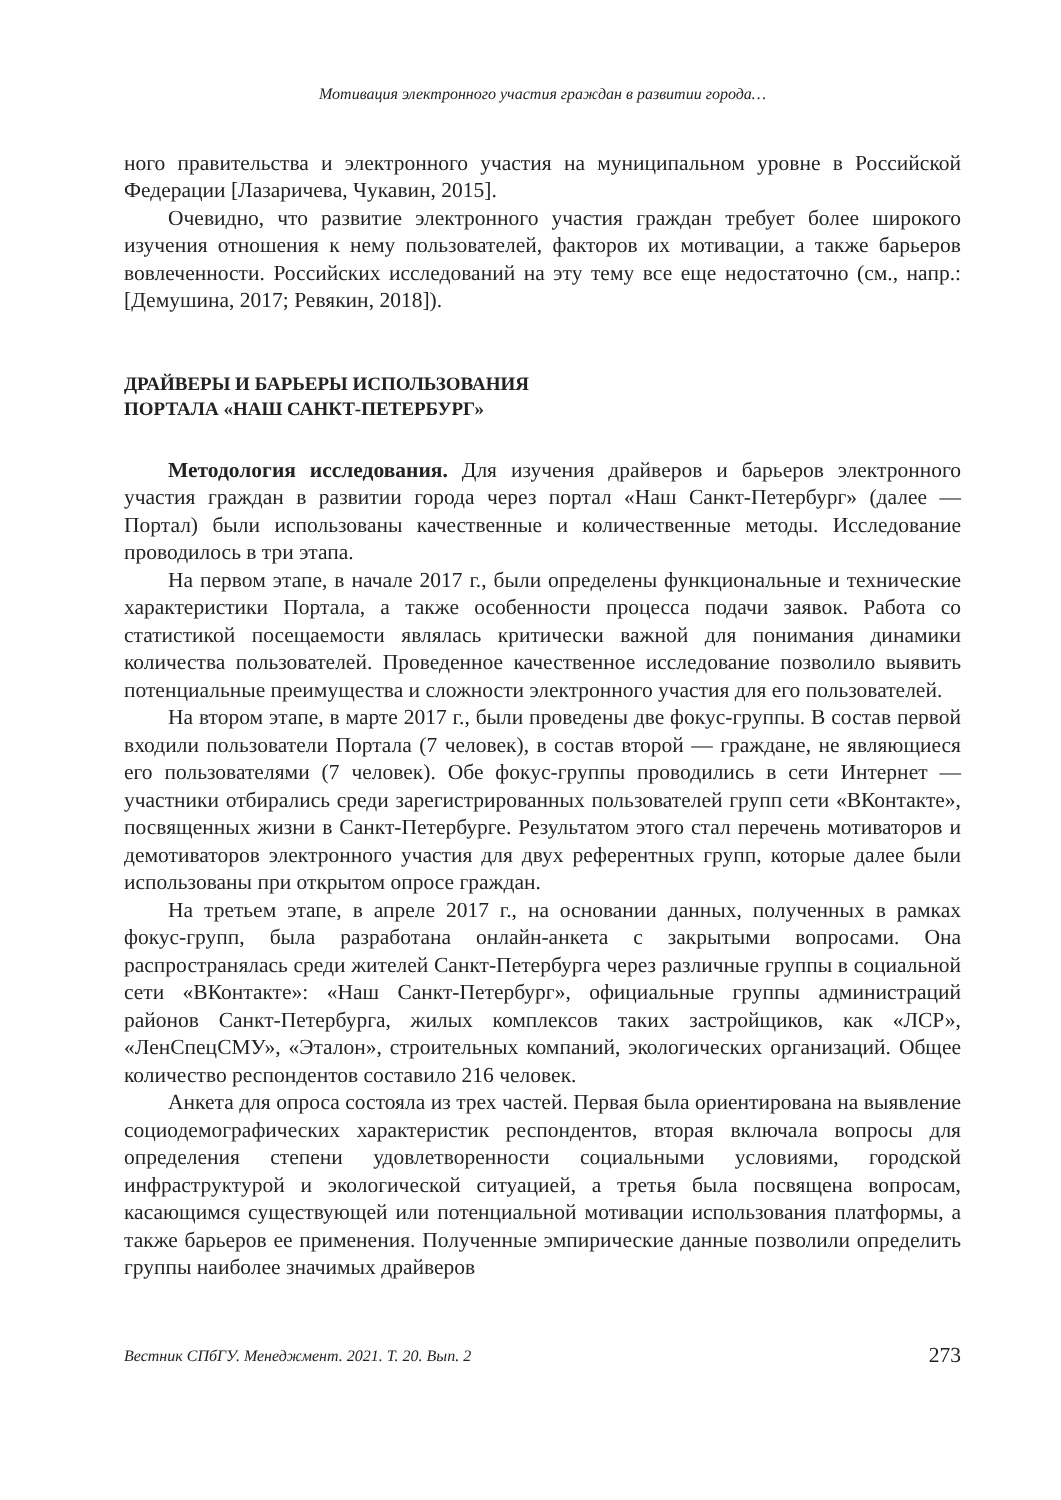Мотивация электронного участия граждан в развитии города…
ного правительства и электронного участия на муниципальном уровне в Российской Федерации [Лазаричева, Чукавин, 2015].
Очевидно, что развитие электронного участия граждан требует более широкого изучения отношения к нему пользователей, факторов их мотивации, а также барьеров вовлеченности. Российских исследований на эту тему все еще недостаточно (см., напр.: [Демушина, 2017; Ревякин, 2018]).
ДРАЙВЕРЫ И БАРЬЕРЫ ИСПОЛЬЗОВАНИЯ
ПОРТАЛА «НАШ САНКТ-ПЕТЕРБУРГ»
Методология исследования. Для изучения драйверов и барьеров электронного участия граждан в развитии города через портал «Наш Санкт-Петербург» (далее — Портал) были использованы качественные и количественные методы. Исследование проводилось в три этапа.
На первом этапе, в начале 2017 г., были определены функциональные и технические характеристики Портала, а также особенности процесса подачи заявок. Работа со статистикой посещаемости являлась критически важной для понимания динамики количества пользователей. Проведенное качественное исследование позволило выявить потенциальные преимущества и сложности электронного участия для его пользователей.
На втором этапе, в марте 2017 г., были проведены две фокус-группы. В состав первой входили пользователи Портала (7 человек), в состав второй — граждане, не являющиеся его пользователями (7 человек). Обе фокус-группы проводились в сети Интернет — участники отбирались среди зарегистрированных пользователей групп сети «ВКонтакте», посвященных жизни в Санкт-Петербурге. Результатом этого стал перечень мотиваторов и демотиваторов электронного участия для двух референтных групп, которые далее были использованы при открытом опросе граждан.
На третьем этапе, в апреле 2017 г., на основании данных, полученных в рамках фокус-групп, была разработана онлайн-анкета с закрытыми вопросами. Она распространялась среди жителей Санкт-Петербурга через различные группы в социальной сети «ВКонтакте»: «Наш Санкт-Петербург», официальные группы администраций районов Санкт-Петербурга, жилых комплексов таких застройщиков, как «ЛСР», «ЛенСпецСМУ», «Эталон», строительных компаний, экологических организаций. Общее количество респондентов составило 216 человек.
Анкета для опроса состояла из трех частей. Первая была ориентирована на выявление социодемографических характеристик респондентов, вторая включала вопросы для определения степени удовлетворенности социальными условиями, городской инфраструктурой и экологической ситуацией, а третья была посвящена вопросам, касающимся существующей или потенциальной мотивации использования платформы, а также барьеров ее применения. Полученные эмпирические данные позволили определить группы наиболее значимых драйверов
Вестник СПбГУ. Менеджмент. 2021. Т. 20. Вып. 2 273